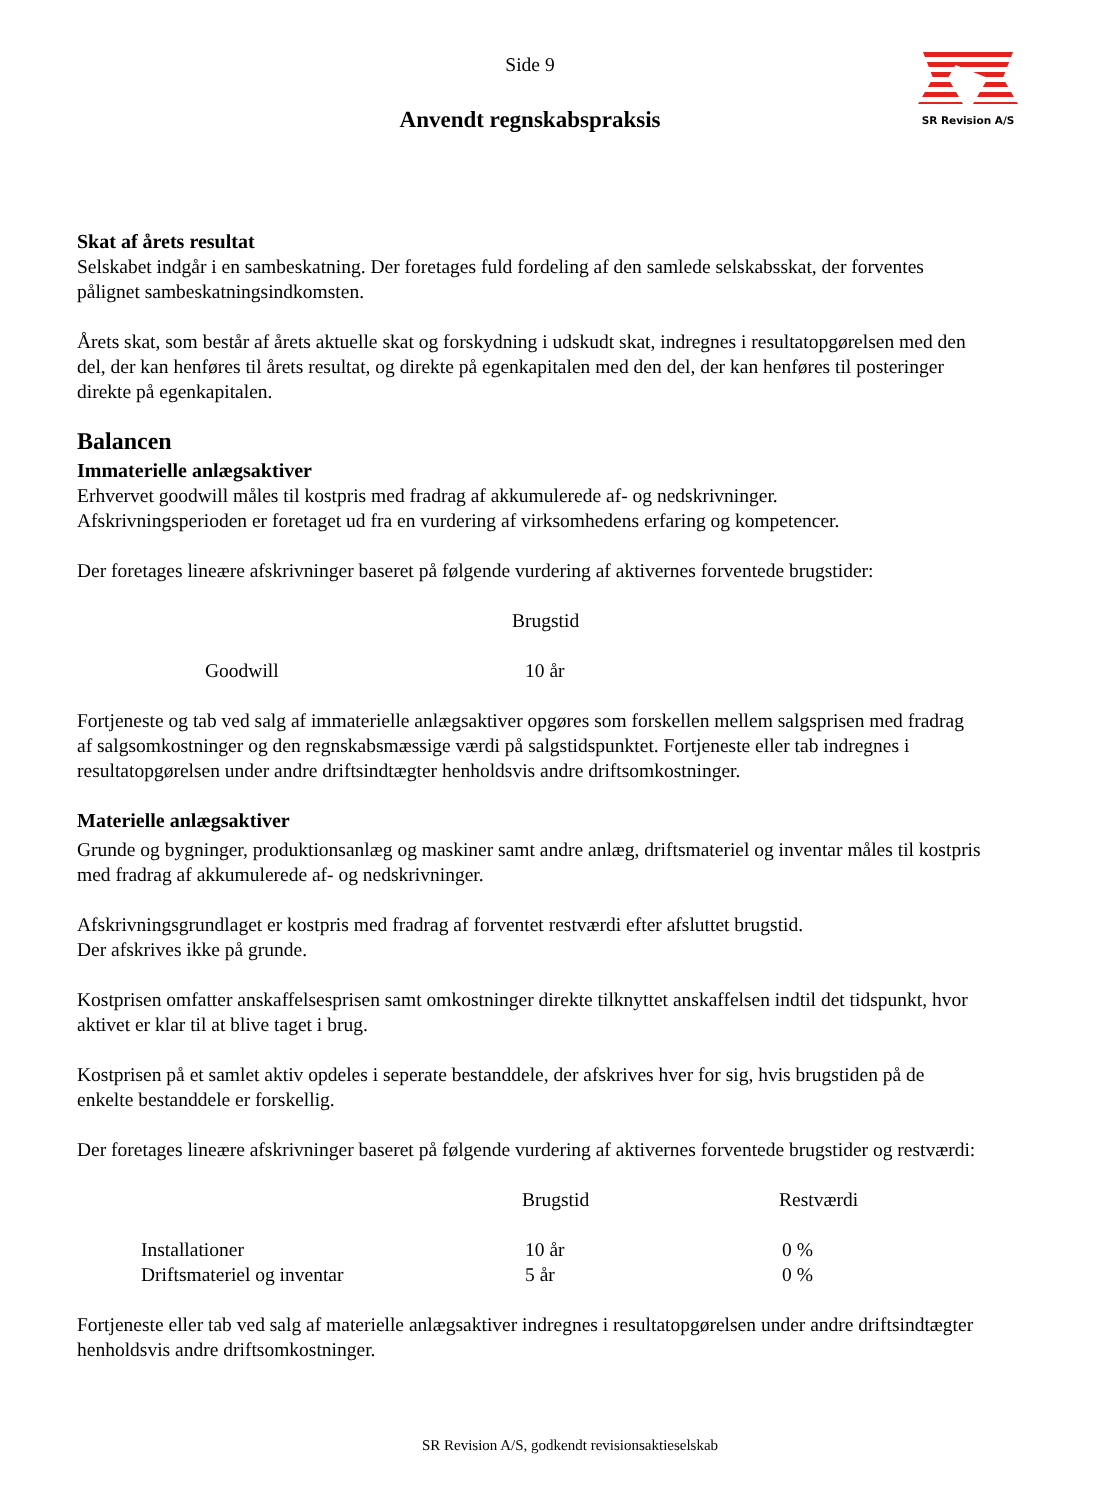Side 9
SR Revision A/S
Anvendt regnskabspraksis
Skat af årets resultat
Selskabet indgår i en sambeskatning. Der foretages fuld fordeling af den samlede selskabsskat, der forventes pålignet sambeskatningsindkomsten.
Årets skat, som består af årets aktuelle skat og forskydning i udskudt skat, indregnes i resultatopgørelsen med den del, der kan henføres til årets resultat, og direkte på egenkapitalen med den del, der kan henføres til posteringer direkte på egenkapitalen.
Balancen
Immaterielle anlægsaktiver
Erhvervet goodwill måles til kostpris med fradrag af akkumulerede af- og nedskrivninger.
Afskrivningsperioden er foretaget ud fra en vurdering af virksomhedens erfaring og kompetencer.
Der foretages lineære afskrivninger baseret på følgende vurdering af aktivernes forventede brugstider:
| | Brugstid |
| --- | --- |
| Goodwill | 10 år |
Fortjeneste og tab ved salg af immaterielle anlægsaktiver opgøres som forskellen mellem salgsprisen med fradrag af salgsomkostninger og den regnskabsmæssige værdi på salgstidspunktet. Fortjeneste eller tab indregnes i resultatopgørelsen under andre driftsindtægter henholdsvis andre driftsomkostninger.
Materielle anlægsaktiver
Grunde og bygninger, produktionsanlæg og maskiner samt andre anlæg, driftsmateriel og inventar måles til kostpris med fradrag af akkumulerede af- og nedskrivninger.
Afskrivningsgrundlaget er kostpris med fradrag af forventet restværdi efter afsluttet brugstid.
Der afskrives ikke på grunde.
Kostprisen omfatter anskaffelsesprisen samt omkostninger direkte tilknyttet anskaffelsen indtil det tidspunkt, hvor aktivet er klar til at blive taget i brug.
Kostprisen på et samlet aktiv opdeles i seperate bestanddele, der afskrives hver for sig, hvis brugstiden på de enkelte bestanddele er forskellig.
Der foretages lineære afskrivninger baseret på følgende vurdering af aktivernes forventede brugstider og restværdi:
| | Brugstid | Restværdi |
| --- | --- | --- |
| Installationer | 10 år | 0 % |
| Driftsmateriel og inventar | 5 år | 0 % |
Fortjeneste eller tab ved salg af materielle anlægsaktiver indregnes i resultatopgørelsen under andre driftsindtægter henholdsvis andre driftsomkostninger.
SR Revision A/S, godkendt revisionsaktieselskab